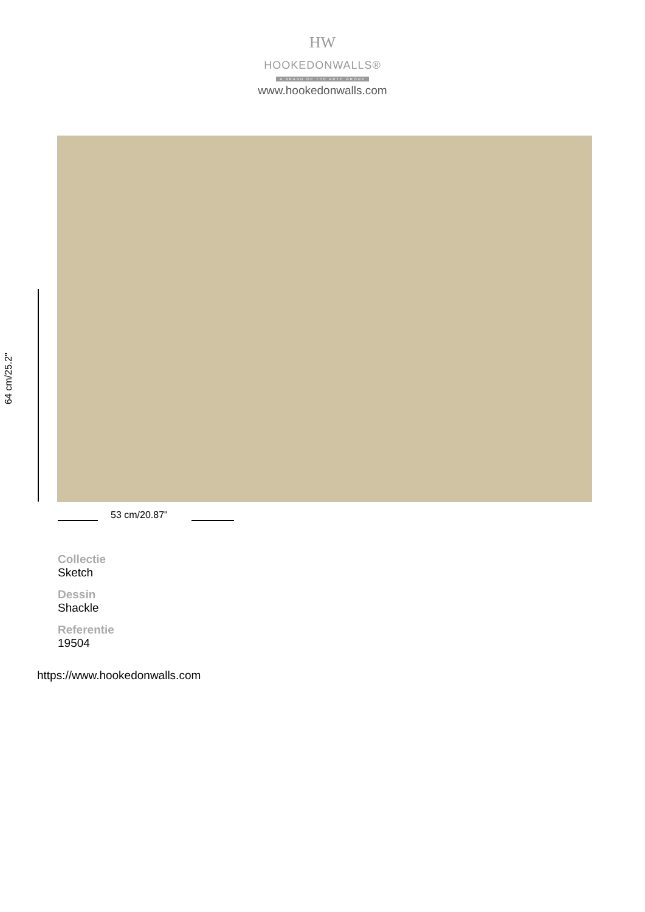HW
HOOKEDONWALLS®
A BRAND OF THE ARTE GROUP
www.hookedonwalls.com
64 cm/25.2"
53 cm/20.87"
Collectie
Sketch
Dessin
Shackle
Referentie
19504
https://www.hookedonwalls.com